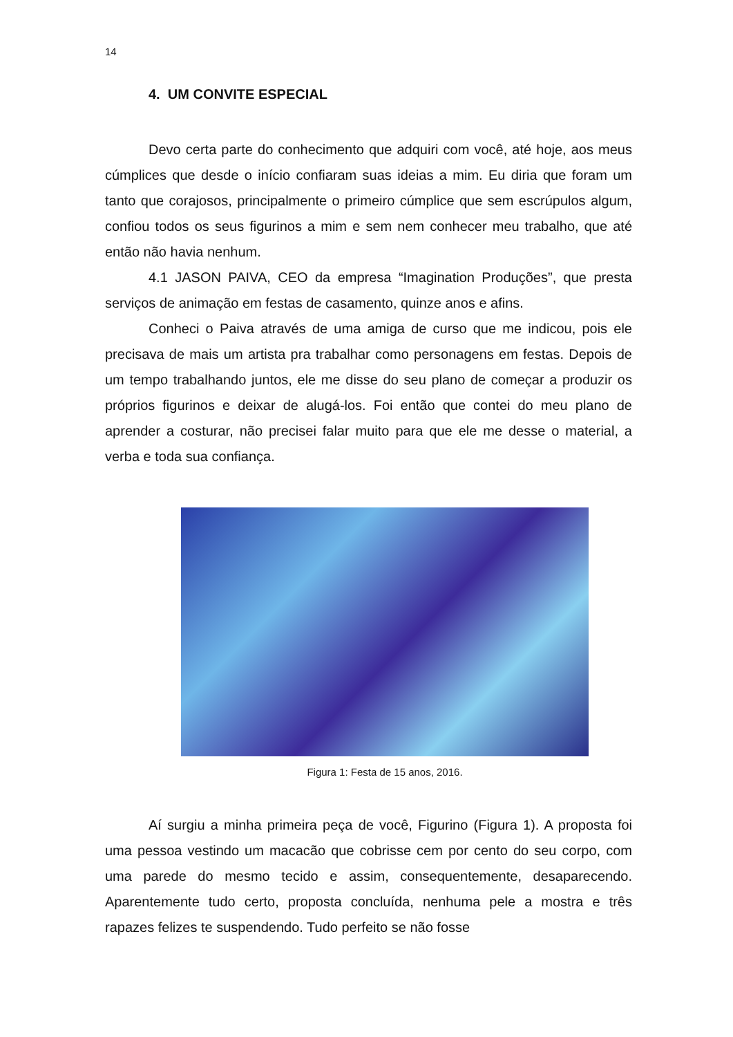14
4. UM CONVITE ESPECIAL
Devo certa parte do conhecimento que adquiri com você, até hoje, aos meus cúmplices que desde o início confiaram suas ideias a mim. Eu diria que foram um tanto que corajosos, principalmente o primeiro cúmplice que sem escrúpulos algum, confiou todos os seus figurinos a mim e sem nem conhecer meu trabalho, que até então não havia nenhum.
4.1 JASON PAIVA, CEO da empresa “Imagination Produções”, que presta serviços de animação em festas de casamento, quinze anos e afins.
Conheci o Paiva através de uma amiga de curso que me indicou, pois ele precisava de mais um artista pra trabalhar como personagens em festas. Depois de um tempo trabalhando juntos, ele me disse do seu plano de começar a produzir os próprios figurinos e deixar de alugá-los. Foi então que contei do meu plano de aprender a costurar, não precisei falar muito para que ele me desse o material, a verba e toda sua confiança.
Figura 1: Festa de 15 anos, 2016.
Aí surgiu a minha primeira peça de você, Figurino (Figura 1). A proposta foi uma pessoa vestindo um macacão que cobrisse cem por cento do seu corpo, com uma parede do mesmo tecido e assim, consequentemente, desaparecendo. Aparentemente tudo certo, proposta concluída, nenhuma pele a mostra e três rapazes felizes te suspendendo. Tudo perfeito se não fosse